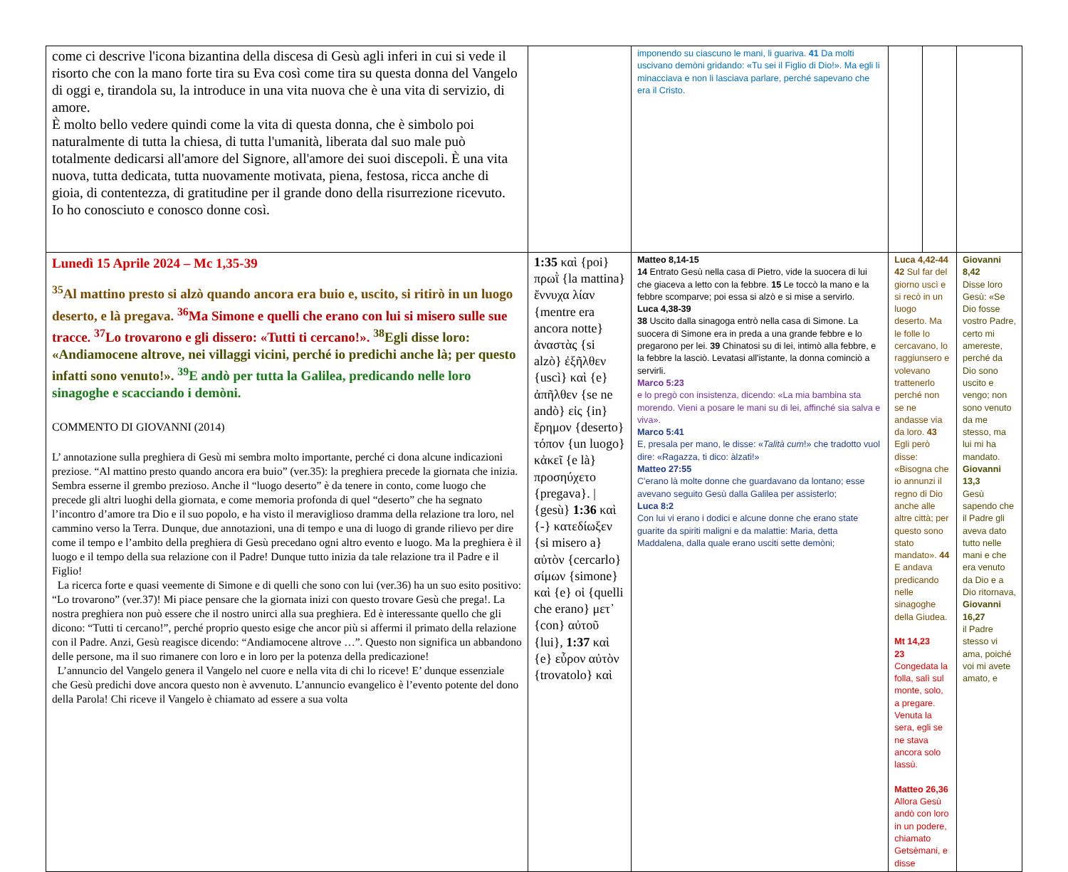| come ci descrive l'icona bizantina della discesa di Gesù agli inferi in cui si vede il risorto che con la mano forte tira su Eva così come tira su questa donna del Vangelo di oggi e, tirandola su, la introduce in una vita nuova che è una vita di servizio, di amore. È molto bello vedere quindi come la vita di questa donna, che è simbolo poi naturalmente di tutta la chiesa, di tutta l'umanità, liberata dal suo male può totalmente dedicarsi all'amore del Signore, all'amore dei suoi discepoli. È una vita nuova, tutta dedicata, tutta nuovamente motivata, piena, festosa, ricca anche di gioia, di contentezza, di gratitudine per il grande dono della risurrezione ricevuto. Io ho conosciuto e conosco donne così. | | | imponendo su ciascuno le mani, li guariva. 41 Da molti uscivano demòni gridando: «Tu sei il Figlio di Dio!». Ma egli li minacciava e non li lasciava parlare, perché sapevano che era il Cristo. | | | |
| Lunedì 15 Aprile 2024 – Mc 1,35-39 <sup>35</sup>Al mattino presto si alzò quando ancora era buio e, uscito, si ritirò in un luogo deserto, e là pregava. <sup>36</sup>Ma Simone e quelli che erano con lui si misero sulle sue tracce. <sup>37</sup>Lo trovarono e gli dissero: «Tutti ti cercano!». <sup>38</sup>Egli disse loro: «Andiamocene altrove, nei villaggi vicini, perché io predichi anche là; per questo infatti sono venuto!». <sup>39</sup>E andò per tutta la Galilea, predicando nelle loro sinagoghe e scacciando i demòni. COMMENTO DI GIOVANNI (2014) L’ annotazione sulla preghiera di Gesù mi sembra molto importante, perché ci dona alcune indicazioni preziose. “Al mattino presto quando ancora era buio” (ver.35): la preghiera precede la giornata che inizia. Sembra esserne il grembo prezioso. Anche il “luogo deserto” è da tenere in conto, come luogo che precede gli altri luoghi della giornata, e come memoria profonda di quel “deserto” che ha segnato l’incontro d’amore tra Dio e il suo popolo, e ha visto il meraviglioso dramma della relazione tra loro, nel cammino verso la Terra. Dunque, due annotazioni, una di tempo e una di luogo di grande rilievo per dire come il tempo e l’ambito della preghiera di Gesù precedano ogni altro evento e luogo. Ma la preghiera è il luogo e il tempo della sua relazione con il Padre! Dunque tutto inizia da tale relazione tra il Padre e il Figlio! La ricerca forte e quasi veemente di Simone e di quelli che sono con lui (ver.36) ha un suo esito positivo: “Lo trovarono” (ver.37)! Mi piace pensare che la giornata inizi con questo trovare Gesù che prega!. La nostra preghiera non può essere che il nostro unirci alla sua preghiera. Ed è interessante quello che gli dicono: “Tutti ti cercano!”, perché proprio questo esige che ancor più si affermi il primato della relazione con il Padre. Anzi, Gesù reagisce dicendo: “Andiamocene altrove …”. Questo non significa un abbandono delle persone, ma il suo rimanere con loro e in loro per la potenza della predicazione! L’annuncio del Vangelo genera il Vangelo nel cuore e nella vita di chi lo riceve! E’ dunque essenziale che Gesù predichi dove ancora questo non è avvenuto. L’annuncio evangelico è l’evento potente del dono della Parola! Chi riceve il Vangelo è chiamato ad essere a sua volta | 1:35 καὶ {poi} πρωῒ {la mattina} ἔννυχα λίαν {mentre era ancora notte} ἀναστὰς {si alzò} ἐξῆλθεν {uscì} καὶ {e} ἀπῆλθεν {se ne andò} εἰς {in} ἔρημον {deserto} τόπον {un luogo} κἀκεῖ {e là} προσηύχετο {pregava}. / {gesù} 1:36 καὶ {-} κατεδίωξεν {si misero a} αὐτὸν {cercarlo} σίμων {simone} καὶ {e} οἱ {quelli che erano} μετ᾽ {con} αὐτοῦ {lui}, 1:37 καὶ {e} εὗρον αὐτὸν {trovatolo} καὶ | Matteo 8,14-15 14 Entrato Gesù nella casa di Pietro, vide la suocera di lui che giaceva a letto con la febbre. 15 Le toccò la mano e la febbre scomparve; poi essa si alzò e si mise a servirlo. Luca 4,38-39 38 Uscito dalla sinagoga entrò nella casa di Simone. La suocera di Simone era in preda a una grande febbre e lo pregarono per lei. 39 Chinatosi su di lei, intimò alla febbre, e la febbre la lasciò. Levatasi all'istante, la donna cominciò a servirli. Marco 5:23 e lo pregò con insistenza, dicendo: «La mia bambina sta morendo. Vieni a posare le mani su di lei, affinché sia salva e viva». Marco 5:41 E, presala per mano, le disse: « Talità cum !» che tradotto vuol dire: «Ragazza, ti dico: àlzati!» Matteo 27:55 C'erano là molte donne che guardavano da lontano; esse avevano seguito Gesù dalla Galilea per assisterlo; Luca 8:2 Con lui vi erano i dodici e alcune donne che erano state guarite da spiriti maligni e da malattie: Maria, detta Maddalena, dalla quale erano usciti sette demòni; | | Luca 4,42-44 42 Sul far del giorno uscì e si recò in un luogo deserto. Ma le folle lo cercavano, lo raggiunsero e volevano trattenerlo perché non se ne andasse via da loro. 43 Egli però disse: «Bisogna che io annunzi il regno di Dio anche alle altre città; per questo sono stato mandato». 44 E andava predicando nelle sinagoghe della Giudea. Mt 14,23 23 Congedata la folla, salì sul monte, solo, a pregare. Venuta la sera, egli se ne stava ancora solo lassù. Matteo 26,36 Allora Gesù andò con loro in un podere, chiamato Getsèmani, e disse | | Giovanni 8,42 Disse loro Gesù: «Se Dio fosse vostro Padre, certo mi amereste, perché da Dio sono uscito e vengo; non sono venuto da me stesso, ma lui mi ha mandato. Giovanni 13,3 Gesù sapendo che il Padre gli aveva dato tutto nelle mani e che era venuto da Dio e a Dio ritornava, Giovanni 16,27 il Padre stesso vi ama, poiché voi mi avete amato, e |